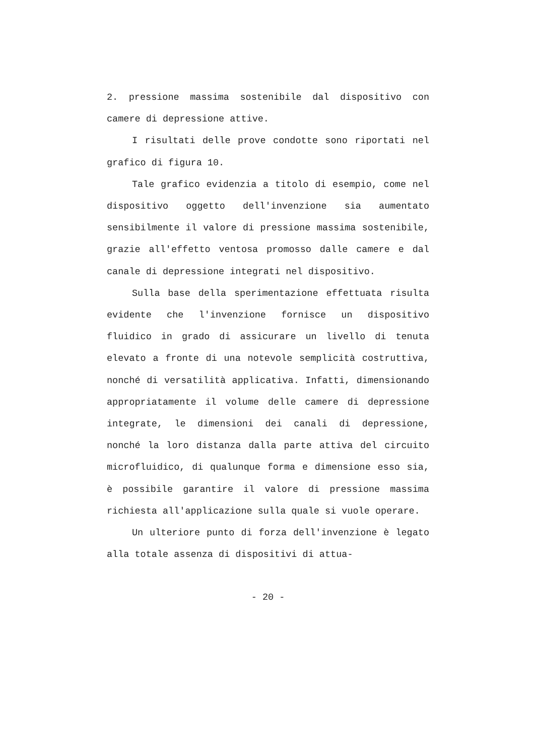2. pressione massima sostenibile dal dispositivo con camere di depressione attive.
I risultati delle prove condotte sono riportati nel grafico di figura 10.
Tale grafico evidenzia a titolo di esempio, come nel dispositivo oggetto dell'invenzione sia aumentato sensibilmente il valore di pressione massima sostenibile, grazie all'effetto ventosa promosso dalle camere e dal canale di depressione integrati nel dispositivo.
Sulla base della sperimentazione effettuata risulta evidente che l'invenzione fornisce un dispositivo fluidico in grado di assicurare un livello di tenuta elevato a fronte di una notevole semplicità costruttiva, nonché di versatilità applicativa. Infatti, dimensionando appropriatamente il volume delle camere di depressione integrate, le dimensioni dei canali di depressione, nonché la loro distanza dalla parte attiva del circuito microfluidico, di qualunque forma e dimensione esso sia, è possibile garantire il valore di pressione massima richiesta all'applicazione sulla quale si vuole operare.
Un ulteriore punto di forza dell'invenzione è legato alla totale assenza di dispositivi di attua-
- 20 -